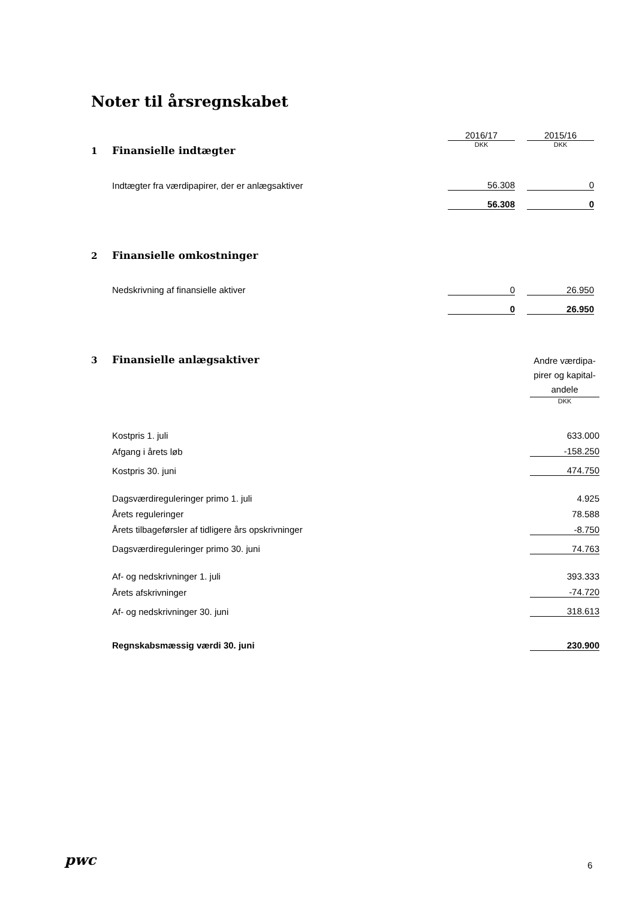Noter til årsregnskabet
| | | 2016/17 | | 2015/16 |
| 1 | Finansielle indtægter | DKK | | DKK |
| | Indtægter fra værdipapirer, der er anlægsaktiver | 56.308 | | 0 |
| | | 56.308 | | 0 |
| 2 | Finansielle omkostninger | | | |
| | Nedskrivning af finansielle aktiver | 0 | | 26.950 |
| | | 0 | | 26.950 |
| 3 | Finansielle anlægsaktiver | | | |
| | | Andre værdipa- pirer og kapital- andele |
| | | DKK |
| | Kostpris 1. juli | 633.000 |
| | Afgang i årets løb | -158.250 |
| | Kostpris 30. juni | 474.750 |
| | Dagsværdireguleringer primo 1. juli | 4.925 |
| | Årets reguleringer | 78.588 |
| | Årets tilbageførsler af tidligere års opskrivninger | -8.750 |
| | Dagsværdireguleringer primo 30. juni | 74.763 |
| | Af- og nedskrivninger 1. juli | 393.333 |
| | Årets afskrivninger | -74.720 |
| | Af- og nedskrivninger 30. juni | 318.613 |
| | Regnskabsmæssig værdi 30. juni | 230.900 |
pwc 6